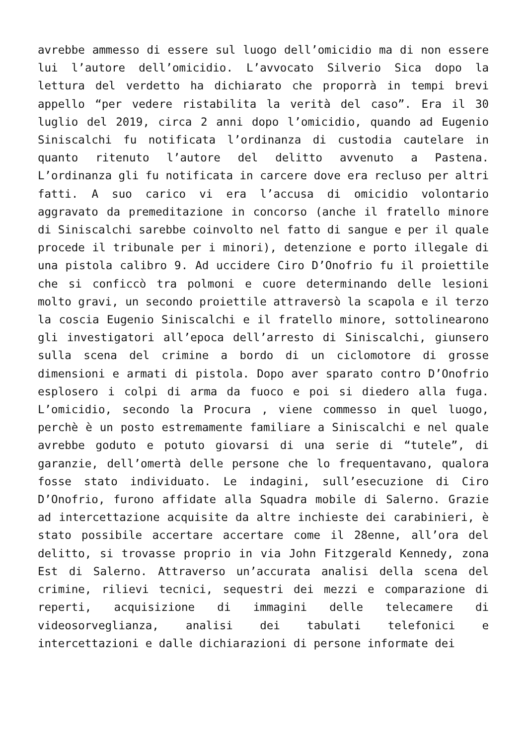avrebbe ammesso di essere sul luogo dell’omicidio ma di non essere lui l’autore dell’omicidio. L’avvocato Silverio Sica dopo la lettura del verdetto ha dichiarato che proporrà in tempi brevi appello “per vedere ristabilita la verità del caso”. Era il 30 luglio del 2019, circa 2 anni dopo l’omicidio, quando ad Eugenio Siniscalchi fu notificata l’ordinanza di custodia cautelare in quanto ritenuto l’autore del delitto avvenuto a Pastena. L’ordinanza gli fu notificata in carcere dove era recluso per altri fatti. A suo carico vi era l’accusa di omicidio volontario aggravato da premeditazione in concorso (anche il fratello minore di Siniscalchi sarebbe coinvolto nel fatto di sangue e per il quale procede il tribunale per i minori), detenzione e porto illegale di una pistola calibro 9. Ad uccidere Ciro D’Onofrio fu il proiettile che si conficcò tra polmoni e cuore determinando delle lesioni molto gravi, un secondo proiettile attraversò la scapola e il terzo la coscia Eugenio Siniscalchi e il fratello minore, sottolinearono gli investigatori all’epoca dell’arresto di Siniscalchi, giunsero sulla scena del crimine a bordo di un ciclomotore di grosse dimensioni e armati di pistola. Dopo aver sparato contro D’Onofrio esplosero i colpi di arma da fuoco e poi si diedero alla fuga. L’omicidio, secondo la Procura , viene commesso in quel luogo, perchè è un posto estremamente familiare a Siniscalchi e nel quale avrebbe goduto e potuto giovarsi di una serie di “tutele”, di garanzie, dell’omertà delle persone che lo frequentavano, qualora fosse stato individuato. Le indagini, sull’esecuzione di Ciro D’Onofrio, furono affidate alla Squadra mobile di Salerno. Grazie ad intercettazione acquisite da altre inchieste dei carabinieri, è stato possibile accertare accertare come il 28enne, all’ora del delitto, si trovasse proprio in via John Fitzgerald Kennedy, zona Est di Salerno. Attraverso un’accurata analisi della scena del crimine, rilievi tecnici, sequestri dei mezzi e comparazione di reperti, acquisizione di immagini delle telecamere di videosorveglianza, analisi dei tabulati telefonici e intercettazioni e dalle dichiarazioni di persone informate dei